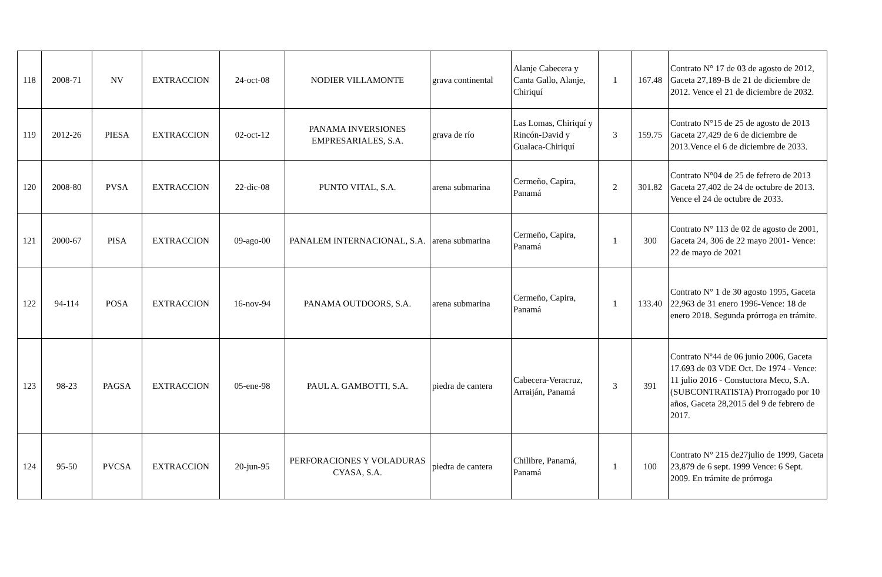| 118 | 2008-71 | NV | EXTRACCION | 24-oct-08 | NODIER VILLAMONTE | grava continental | Alanje Cabecera y Canta Gallo, Alanje, Chiriquí | 1 | 167.48 | Contrato N° 17 de 03 de agosto de 2012, Gaceta 27,189-B de 21 de diciembre de 2012. Vence el 21 de diciembre de 2032. |
| 119 | 2012-26 | PIESA | EXTRACCION | 02-oct-12 | PANAMA INVERSIONES EMPRESARIALES, S.A. | grava de río | Las Lomas, Chiriquí y Rincón-David y Gualaca-Chiriquí | 3 | 159.75 | Contrato N°15 de 25 de agosto de 2013 Gaceta 27,429 de 6 de diciembre de 2013.Vence el 6 de diciembre de 2033. |
| 120 | 2008-80 | PVSA | EXTRACCION | 22-dic-08 | PUNTO VITAL, S.A. | arena submarina | Cermeño, Capira, Panamá | 2 | 301.82 | Contrato N°04 de 25 de fefrero de 2013 Gaceta 27,402 de 24 de octubre de 2013. Vence el 24 de octubre de 2033. |
| 121 | 2000-67 | PISA | EXTRACCION | 09-ago-00 | PANALEM INTERNACIONAL, S.A. | arena submarina | Cermeño, Capira, Panamá | 1 | 300 | Contrato N° 113 de 02 de agosto de 2001, Gaceta 24, 306 de 22 mayo 2001- Vence: 22 de mayo de 2021 |
| 122 | 94-114 | POSA | EXTRACCION | 16-nov-94 | PANAMA OUTDOORS, S.A. | arena submarina | Cermeño, Capira, Panamá | 1 | 133.40 | Contrato N° 1 de 30 agosto 1995, Gaceta 22,963 de 31 enero 1996-Vence: 18 de enero 2018. Segunda prórroga en trámite. |
| 123 | 98-23 | PAGSA | EXTRACCION | 05-ene-98 | PAUL A. GAMBOTTI, S.A. | piedra de cantera | Cabecera-Veracruz, Arraiján, Panamá | 3 | 391 | Contrato Nº44 de 06 junio 2006, Gaceta 17.693 de 03 VDE Oct. De 1974 - Vence: 11 julio 2016 - Constuctora Meco, S.A. (SUBCONTRATISTA) Prorrogado por 10 años, Gaceta 28,2015 del 9 de febrero de 2017. |
| 124 | 95-50 | PVCSA | EXTRACCION | 20-jun-95 | PERFORACIONES Y VOLADURAS CYASA, S.A. | piedra de cantera | Chilibre, Panamá, Panamá | 1 | 100 | Contrato N° 215 de27julio de 1999, Gaceta 23,879 de 6 sept. 1999 Vence: 6 Sept. 2009. En trámite de prórroga |